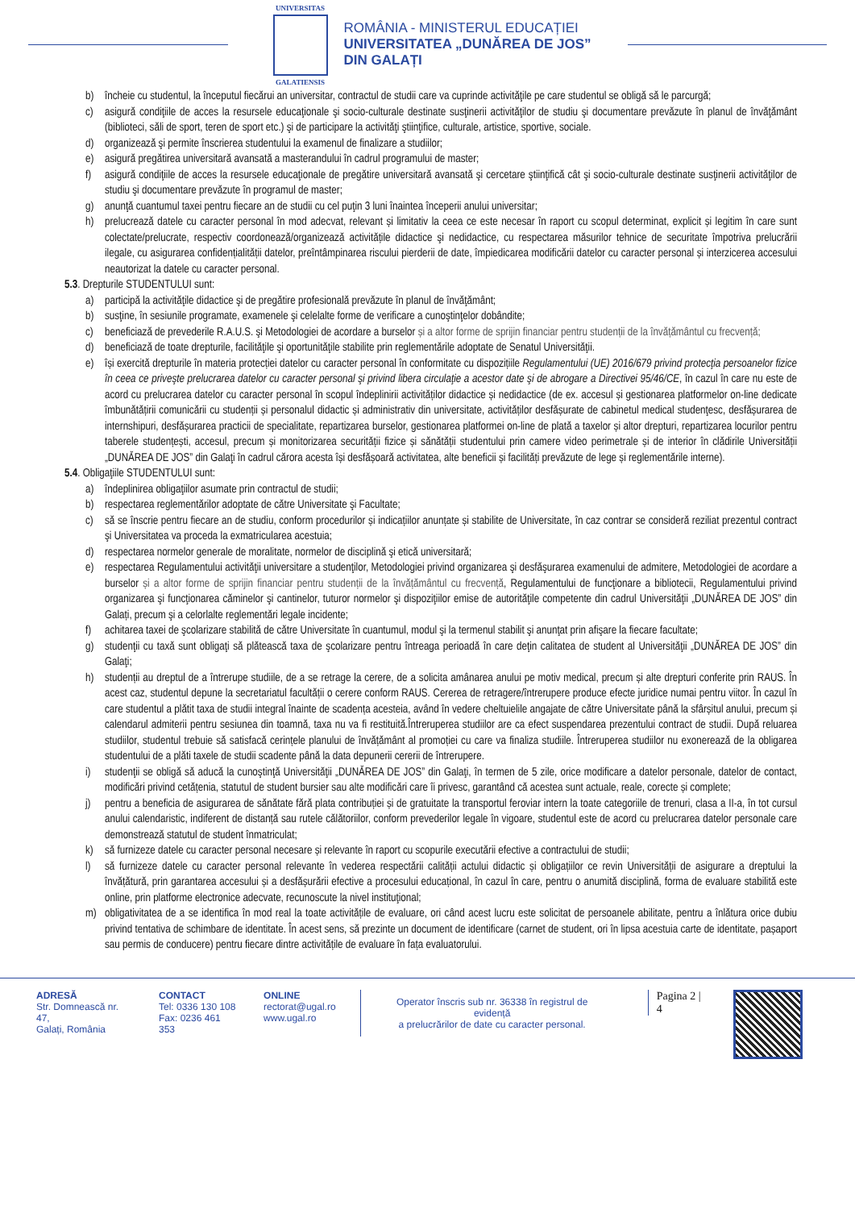UNIVERSITAS
GALATIENSIS
ROMÂNIA - MINISTERUL EDUCAȚIEI
UNIVERSITATEA „DUNĂREA DE JOS”
DIN GALAȚI
b) încheie cu studentul, la începutul fiecărui an universitar, contractul de studii care va cuprinde activităţile pe care studentul se obligă să le parcurgă;
c) asigură condiţiile de acces la resursele educaţionale şi socio-culturale destinate susţinerii activităţilor de studiu şi documentare prevăzute în planul de învăţământ (biblioteci, săli de sport, teren de sport etc.) şi de participare la activităţi ştiinţifice, culturale, artistice, sportive, sociale.
d) organizează şi permite înscrierea studentului la examenul de finalizare a studiilor;
e) asigură pregătirea universitară avansată a masterandului în cadrul programului de master;
f) asigură condiţiile de acces la resursele educaţionale de pregătire universitară avansată şi cercetare ştiinţifică cât şi socio-culturale destinate susţinerii activităţilor de studiu şi documentare prevăzute în programul de master;
g) anunţă cuantumul taxei pentru fiecare an de studii cu cel puţin 3 luni înaintea începerii anului universitar;
h) prelucrează datele cu caracter personal în mod adecvat, relevant și limitativ la ceea ce este necesar în raport cu scopul determinat, explicit și legitim în care sunt colectate/prelucrate, respectiv coordonează/organizează activitățile didactice şi nedidactice, cu respectarea măsurilor tehnice de securitate împotriva prelucrării ilegale, cu asigurarea confidențialității datelor, preîntâmpinarea riscului pierderii de date, împiedicarea modificării datelor cu caracter personal și interzicerea accesului neautorizat la datele cu caracter personal.
5.3. Drepturile STUDENTULUI sunt:
a) participă la activităţile didactice şi de pregătire profesională prevăzute în planul de învăţământ;
b) susţine, în sesiunile programate, examenele şi celelalte forme de verificare a cunoştinţelor dobândite;
c) beneficiază de prevederile R.A.U.S. şi Metodologiei de acordare a burselor și a altor forme de sprijin financiar pentru studenții de la învățământul cu frecvență;
d) beneficiază de toate drepturile, facilităţile şi oportunităţile stabilite prin reglementările adoptate de Senatul Universităţii.
e) își exercită drepturile în materia protecției datelor cu caracter personal în conformitate cu dispozițiile Regulamentului (UE) 2016/679 privind protecţia persoanelor fizice în ceea ce priveşte prelucrarea datelor cu caracter personal şi privind libera circulaţie a acestor date şi de abrogare a Directivei 95/46/CE, în cazul în care nu este de acord cu prelucrarea datelor cu caracter personal în scopul îndeplinirii activităților didactice și nedidactice (de ex. accesul și gestionarea platformelor on-line dedicate îmbunătățirii comunicării cu studenții și personalul didactic și administrativ din universitate, activităților desfășurate de cabinetul medical studenţesc, desfășurarea de internshipuri, desfășurarea practicii de specialitate, repartizarea burselor, gestionarea platformei on-line de plată a taxelor și altor drepturi, repartizarea locurilor pentru taberele studențești, accesul, precum și monitorizarea securității fizice și sănătății studentului prin camere video perimetrale și de interior în clădirile Universității „DUNĂREA DE JOS” din Galaţi în cadrul cărora acesta își desfășoară activitatea, alte beneficii și facilități prevăzute de lege și reglementările interne).
5.4. Obligaţiile STUDENTULUI sunt:
a) îndeplinirea obligaţiilor asumate prin contractul de studii;
b) respectarea reglementărilor adoptate de către Universitate şi Facultate;
c) să se înscrie pentru fiecare an de studiu, conform procedurilor și indicațiilor anunțate și stabilite de Universitate, în caz contrar se consideră reziliat prezentul contract şi Universitatea va proceda la exmatricularea acestuia;
d) respectarea normelor generale de moralitate, normelor de disciplină şi etică universitară;
e) respectarea Regulamentului activităţii universitare a studenţilor, Metodologiei privind organizarea şi desfăşurarea examenului de admitere, Metodologiei de acordare a burselor și a altor forme de sprijin financiar pentru studenții de la învățământul cu frecvență, Regulamentului de funcţionare a bibliotecii, Regulamentului privind organizarea şi funcţionarea căminelor şi cantinelor, tuturor normelor şi dispoziţiilor emise de autorităţile competente din cadrul Universităţii „DUNĂREA DE JOS” din Galați, precum şi a celorlalte reglementări legale incidente;
f) achitarea taxei de şcolarizare stabilită de către Universitate în cuantumul, modul şi la termenul stabilit şi anunţat prin afişare la fiecare facultate;
g) studenţii cu taxă sunt obligaţi să plătească taxa de şcolarizare pentru întreaga perioadă în care deţin calitatea de student al Universităţii „DUNĂREA DE JOS” din Galaţi;
h) studenții au dreptul de a întrerupe studiile, de a se retrage la cerere, de a solicita amânarea anului pe motiv medical, precum și alte drepturi conferite prin RAUS. În acest caz, studentul depune la secretariatul facultății o cerere conform RAUS. Cererea de retragere/întrerupere produce efecte juridice numai pentru viitor. În cazul în care studentul a plătit taxa de studii integral înainte de scadența acesteia, având în vedere cheltuielile angajate de către Universitate până la sfârșitul anului, precum și calendarul admiterii pentru sesiunea din toamnă, taxa nu va fi restituită.Întreruperea studiilor are ca efect suspendarea prezentului contract de studii. După reluarea studiilor, studentul trebuie să satisfacă cerințele planului de învățământ al promoției cu care va finaliza studiile. Întreruperea studiilor nu exonerează de la obligarea studentului de a plăti taxele de studii scadente până la data depunerii cererii de întrerupere.
i) studenţii se obligă să aducă la cunoştinţă Universităţii „DUNĂREA DE JOS” din Galaţi, în termen de 5 zile, orice modificare a datelor personale, datelor de contact, modificări privind cetățenia, statutul de student bursier sau alte modificări care îi privesc, garantând că acestea sunt actuale, reale, corecte și complete;
j) pentru a beneficia de asigurarea de sănătate fără plata contribuției și de gratuitate la transportul feroviar intern la toate categoriile de trenuri, clasa a II-a, în tot cursul anului calendaristic, indiferent de distanță sau rutele călătoriilor, conform prevederilor legale în vigoare, studentul este de acord cu prelucrarea datelor personale care demonstrează statutul de student înmatriculat;
k) să furnizeze datele cu caracter personal necesare și relevante în raport cu scopurile executării efective a contractului de studii;
l) să furnizeze datele cu caracter personal relevante în vederea respectării calității actului didactic și obligațiilor ce revin Universității de asigurare a dreptului la învățătură, prin garantarea accesului și a desfășurării efective a procesului educațional, în cazul în care, pentru o anumită disciplină, forma de evaluare stabilită este online, prin platforme electronice adecvate, recunoscute la nivel instituţional;
m) obligativitatea de a se identifica în mod real la toate activitățile de evaluare, ori când acest lucru este solicitat de persoanele abilitate, pentru a înlătura orice dubiu privind tentativa de schimbare de identitate. În acest sens, să prezinte un document de identificare (carnet de student, ori în lipsa acestuia carte de identitate, pașaport sau permis de conducere) pentru fiecare dintre activitățile de evaluare în fața evaluatorului.
ADRESĂ
Str. Domnească nr. 47,
Galați, România
CONTACT
Tel: 0336 130 108
Fax: 0236 461 353
ONLINE
rectorat@ugal.ro
www.ugal.ro
Operator înscris sub nr. 36338 în registrul de evidență
a prelucrărilor de date cu caracter personal.
Pagina 2 | 4